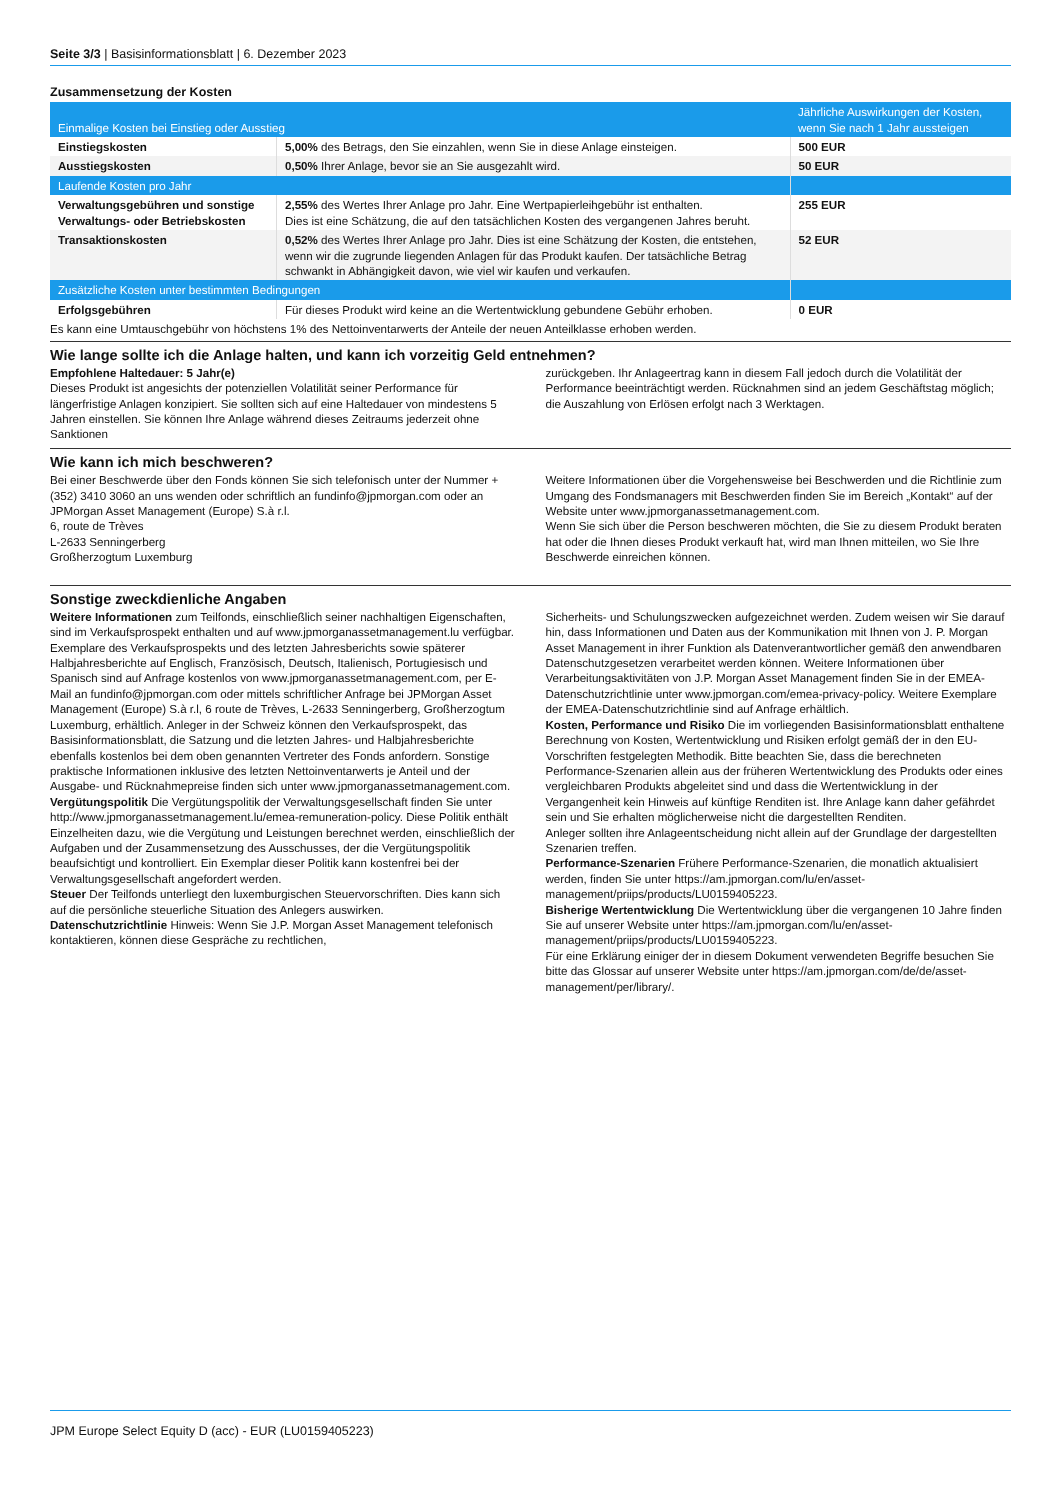Seite 3/3 | Basisinformationsblatt | 6. Dezember 2023
Zusammensetzung der Kosten
| Einmalige Kosten bei Einstieg oder Ausstieg | | Jährliche Auswirkungen der Kosten, wenn Sie nach 1 Jahr aussteigen |
| --- | --- | --- |
| Einstiegskosten | 5,00% des Betrags, den Sie einzahlen, wenn Sie in diese Anlage einsteigen. | 500 EUR |
| Ausstiegskosten | 0,50% Ihrer Anlage, bevor sie an Sie ausgezahlt wird. | 50 EUR |
| Laufende Kosten pro Jahr | | |
| Verwaltungsgebühren und sonstige Verwaltungs- oder Betriebskosten | 2,55% des Wertes Ihrer Anlage pro Jahr. Eine Wertpapierleihgebühr ist enthalten. Dies ist eine Schätzung, die auf den tatsächlichen Kosten des vergangenen Jahres beruht. | 255 EUR |
| Transaktionskosten | 0,52% des Wertes Ihrer Anlage pro Jahr. Dies ist eine Schätzung der Kosten, die entstehen, wenn wir die zugrunde liegenden Anlagen für das Produkt kaufen. Der tatsächliche Betrag schwankt in Abhängigkeit davon, wie viel wir kaufen und verkaufen. | 52 EUR |
| Zusätzliche Kosten unter bestimmten Bedingungen | | |
| Erfolgsgebühren | Für dieses Produkt wird keine an die Wertentwicklung gebundene Gebühr erhoben. | 0 EUR |
Es kann eine Umtauschgebühr von höchstens 1% des Nettoinventarwerts der Anteile der neuen Anteilklasse erhoben werden.
Wie lange sollte ich die Anlage halten, und kann ich vorzeitig Geld entnehmen?
Empfohlene Haltedauer: 5 Jahr(e)
Dieses Produkt ist angesichts der potenziellen Volatilität seiner Performance für längerfristige Anlagen konzipiert. Sie sollten sich auf eine Haltedauer von mindestens 5 Jahren einstellen. Sie können Ihre Anlage während dieses Zeitraums jederzeit ohne Sanktionen
zurückgeben. Ihr Anlageertrag kann in diesem Fall jedoch durch die Volatilität der Performance beeinträchtigt werden. Rücknahmen sind an jedem Geschäftstag möglich; die Auszahlung von Erlösen erfolgt nach 3 Werktagen.
Wie kann ich mich beschweren?
Bei einer Beschwerde über den Fonds können Sie sich telefonisch unter der Nummer +(352) 3410 3060 an uns wenden oder schriftlich an fundinfo@jpmorgan.com oder an
JPMorgan Asset Management (Europe) S.à r.l.
6, route de Trèves
L-2633 Senningerberg
Großherzogtum Luxemburg
Weitere Informationen über die Vorgehensweise bei Beschwerden und die Richtlinie zum Umgang des Fondsmanagers mit Beschwerden finden Sie im Bereich „Kontakt“ auf der Website unter www.jpmorganassetmanagement.com.
Wenn Sie sich über die Person beschweren möchten, die Sie zu diesem Produkt beraten hat oder die Ihnen dieses Produkt verkauft hat, wird man Ihnen mitteilen, wo Sie Ihre Beschwerde einreichen können.
Sonstige zweckdienliche Angaben
Weitere Informationen zum Teilfonds, einschließlich seiner nachhaltigen Eigenschaften, sind im Verkaufsprospekt enthalten und auf www.jpmorganassetmanagement.lu verfügbar. Exemplare des Verkaufsprospekts und des letzten Jahresberichts sowie späterer Halbjahresberichte auf Englisch, Französisch, Deutsch, Italienisch, Portugiesisch und Spanisch sind auf Anfrage kostenlos von www.jpmorganassetmanagement.com, per E-Mail an fundinfo@jpmorgan.com oder mittels schriftlicher Anfrage bei JPMorgan Asset Management (Europe) S.à r.l, 6 route de Trèves, L-2633 Senningerberg, Großherzogtum Luxemburg, erhältlich. Anleger in der Schweiz können den Verkaufsprospekt, das Basisinformationsblatt, die Satzung und die letzten Jahres- und Halbjahresberichte ebenfalls kostenlos bei dem oben genannten Vertreter des Fonds anfordern. Sonstige praktische Informationen inklusive des letzten Nettoinventarwerts je Anteil und der Ausgabe- und Rücknahmepreise finden sich unter www.jpmorganassetmanagement.com.
Vergütungspolitik Die Vergütungspolitik der Verwaltungsgesellschaft finden Sie unter http://www.jpmorganassetmanagement.lu/emea-remuneration-policy. Diese Politik enthält Einzelheiten dazu, wie die Vergütung und Leistungen berechnet werden, einschließlich der Aufgaben und der Zusammensetzung des Ausschusses, der die Vergütungspolitik beaufsichtigt und kontrolliert. Ein Exemplar dieser Politik kann kostenfrei bei der Verwaltungsgesellschaft angefordert werden.
Steuer Der Teilfonds unterliegt den luxemburgischen Steuervorschriften. Dies kann sich auf die persönliche steuerliche Situation des Anlegers auswirken.
Datenschutzrichtlinie Hinweis: Wenn Sie J.P. Morgan Asset Management telefonisch kontaktieren, können diese Gespräche zu rechtlichen,
Sicherheits- und Schulungszwecken aufgezeichnet werden. Zudem weisen wir Sie darauf hin, dass Informationen und Daten aus der Kommunikation mit Ihnen von J. P. Morgan Asset Management in ihrer Funktion als Datenverantwortlicher gemäß den anwendbaren Datenschutzgesetzen verarbeitet werden können. Weitere Informationen über Verarbeitungsaktivitäten von J.P. Morgan Asset Management finden Sie in der EMEA-Datenschutzrichtlinie unter www.jpmorgan.com/emea-privacy-policy. Weitere Exemplare der EMEA-Datenschutzrichtlinie sind auf Anfrage erhältlich.
Kosten, Performance und Risiko Die im vorliegenden Basisinformationsblatt enthaltene Berechnung von Kosten, Wertentwicklung und Risiken erfolgt gemäß der in den EU-Vorschriften festgelegten Methodik. Bitte beachten Sie, dass die berechneten Performance-Szenarien allein aus der früheren Wertentwicklung des Produkts oder eines vergleichbaren Produkts abgeleitet sind und dass die Wertentwicklung in der Vergangenheit kein Hinweis auf künftige Renditen ist. Ihre Anlage kann daher gefährdet sein und Sie erhalten möglicherweise nicht die dargestellten Renditen.
Anleger sollten ihre Anlageentscheidung nicht allein auf der Grundlage der dargestellten Szenarien treffen.
Performance-Szenarien Frühere Performance-Szenarien, die monatlich aktualisiert werden, finden Sie unter https://am.jpmorgan.com/lu/en/asset-management/priips/products/LU0159405223.
Bisherige Wertentwicklung Die Wertentwicklung über die vergangenen 10 Jahre finden Sie auf unserer Website unter https://am.jpmorgan.com/lu/en/asset-management/priips/products/LU0159405223.
Für eine Erklärung einiger der in diesem Dokument verwendeten Begriffe besuchen Sie bitte das Glossar auf unserer Website unter https://am.jpmorgan.com/de/de/asset-management/per/library/.
JPM Europe Select Equity D (acc) - EUR (LU0159405223)